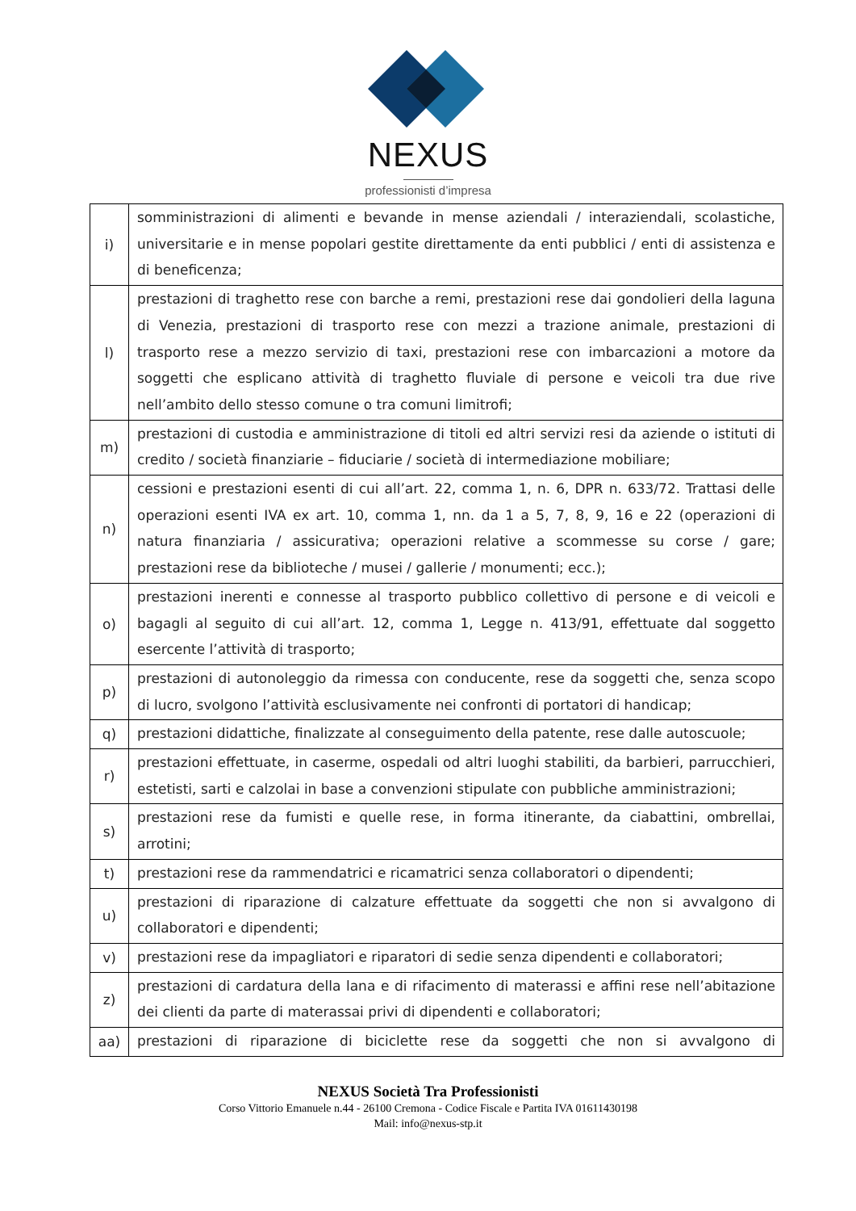NEXUS
professionisti d’impresa
| i) | somministrazioni di alimenti e bevande in mense aziendali / interaziendali, scolastiche, universitarie e in mense popolari gestite direttamente da enti pubblici / enti di assistenza e di beneficenza; |
| l) | prestazioni di traghetto rese con barche a remi, prestazioni rese dai gondolieri della laguna di Venezia, prestazioni di trasporto rese con mezzi a trazione animale, prestazioni di trasporto rese a mezzo servizio di taxi, prestazioni rese con imbarcazioni a motore da soggetti che esplicano attività di traghetto fluviale di persone e veicoli tra due rive nell’ambito dello stesso comune o tra comuni limitrofi; |
| m) | prestazioni di custodia e amministrazione di titoli ed altri servizi resi da aziende o istituti di credito / società finanziarie – fiduciarie / società di intermediazione mobiliare; |
| n) | cessioni e prestazioni esenti di cui all’art. 22, comma 1, n. 6, DPR n. 633/72. Trattasi delle operazioni esenti IVA ex art. 10, comma 1, nn. da 1 a 5, 7, 8, 9, 16 e 22 (operazioni di natura finanziaria / assicurativa; operazioni relative a scommesse su corse / gare; prestazioni rese da biblioteche / musei / gallerie / monumenti; ecc.); |
| o) | prestazioni inerenti e connesse al trasporto pubblico collettivo di persone e di veicoli e bagagli al seguito di cui all’art. 12, comma 1, Legge n. 413/91, effettuate dal soggetto esercente l’attività di trasporto; |
| p) | prestazioni di autonoleggio da rimessa con conducente, rese da soggetti che, senza scopo di lucro, svolgono l’attività esclusivamente nei confronti di portatori di handicap; |
| q) | prestazioni didattiche, finalizzate al conseguimento della patente, rese dalle autoscuole; |
| r) | prestazioni effettuate, in caserme, ospedali od altri luoghi stabiliti, da barbieri, parrucchieri, estetisti, sarti e calzolai in base a convenzioni stipulate con pubbliche amministrazioni; |
| s) | prestazioni rese da fumisti e quelle rese, in forma itinerante, da ciabattini, ombrellai, arrotini; |
| t) | prestazioni rese da rammendatrici e ricamatrici senza collaboratori o dipendenti; |
| u) | prestazioni di riparazione di calzature effettuate da soggetti che non si avvalgono di collaboratori e dipendenti; |
| v) | prestazioni rese da impagliatori e riparatori di sedie senza dipendenti e collaboratori; |
| z) | prestazioni di cardatura della lana e di rifacimento di materassi e affini rese nell’abitazione dei clienti da parte di materassai privi di dipendenti e collaboratori; |
| aa) | prestazioni di riparazione di biciclette rese da soggetti che non si avvalgono di |
NEXUS Società Tra Professionisti
Corso Vittorio Emanuele n.44 - 26100 Cremona - Codice Fiscale e Partita IVA 01611430198
Mail: info@nexus-stp.it